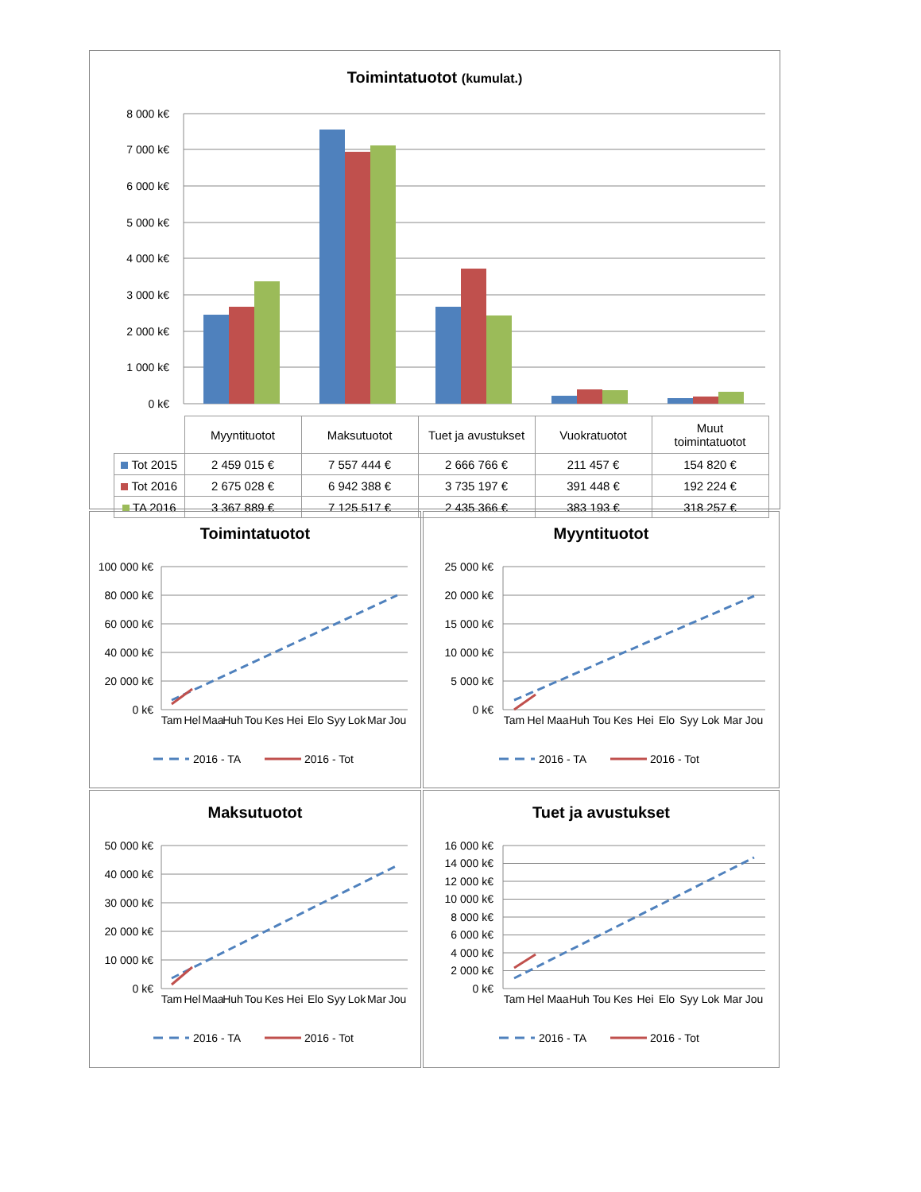Toimintatuotot (kumulat.)
0 k€
1 000 k€
2 000 k€
3 000 k€
4 000 k€
5 000 k€
6 000 k€
7 000 k€
8 000 k€
| | Myyntituotot | Maksutuotot | Tuet ja avustukset | Vuokratuotot | Muut toimintatuotot |
| Tot 2015 | 2 459 015 € | 7 557 444 € | 2 666 766 € | 211 457 € | 154 820 € |
| Tot 2016 | 2 675 028 € | 6 942 388 € | 3 735 197 € | 391 448 € | 192 224 € |
| TA 2016 | 3 367 889 € | 7 125 517 € | 2 435 366 € | 383 193 € | 318 257 € |
Toimintatuotot
0 k€
20 000 k€
40 000 k€
60 000 k€
80 000 k€
100 000 k€
Tam
Hel
Maa
Huh
Tou
Kes
Hei
Elo
Syy
Lok
Mar
Jou
2016 - TA
2016 - Tot
Myyntituotot
0 k€
5 000 k€
10 000 k€
15 000 k€
20 000 k€
25 000 k€
Tam
Hel
Maa
Huh
Tou
Kes
Hei
Elo
Syy
Lok
Mar
Jou
2016 - TA
2016 - Tot
Maksutuotot
0 k€
10 000 k€
20 000 k€
30 000 k€
40 000 k€
50 000 k€
Tam
Hel
Maa
Huh
Tou
Kes
Hei
Elo
Syy
Lok
Mar
Jou
2016 - TA
2016 - Tot
Tuet ja avustukset
0 k€
2 000 k€
4 000 k€
6 000 k€
8 000 k€
10 000 k€
12 000 k€
14 000 k€
16 000 k€
Tam
Hel
Maa
Huh
Tou
Kes
Hei
Elo
Syy
Lok
Mar
Jou
2016 - TA
2016 - Tot